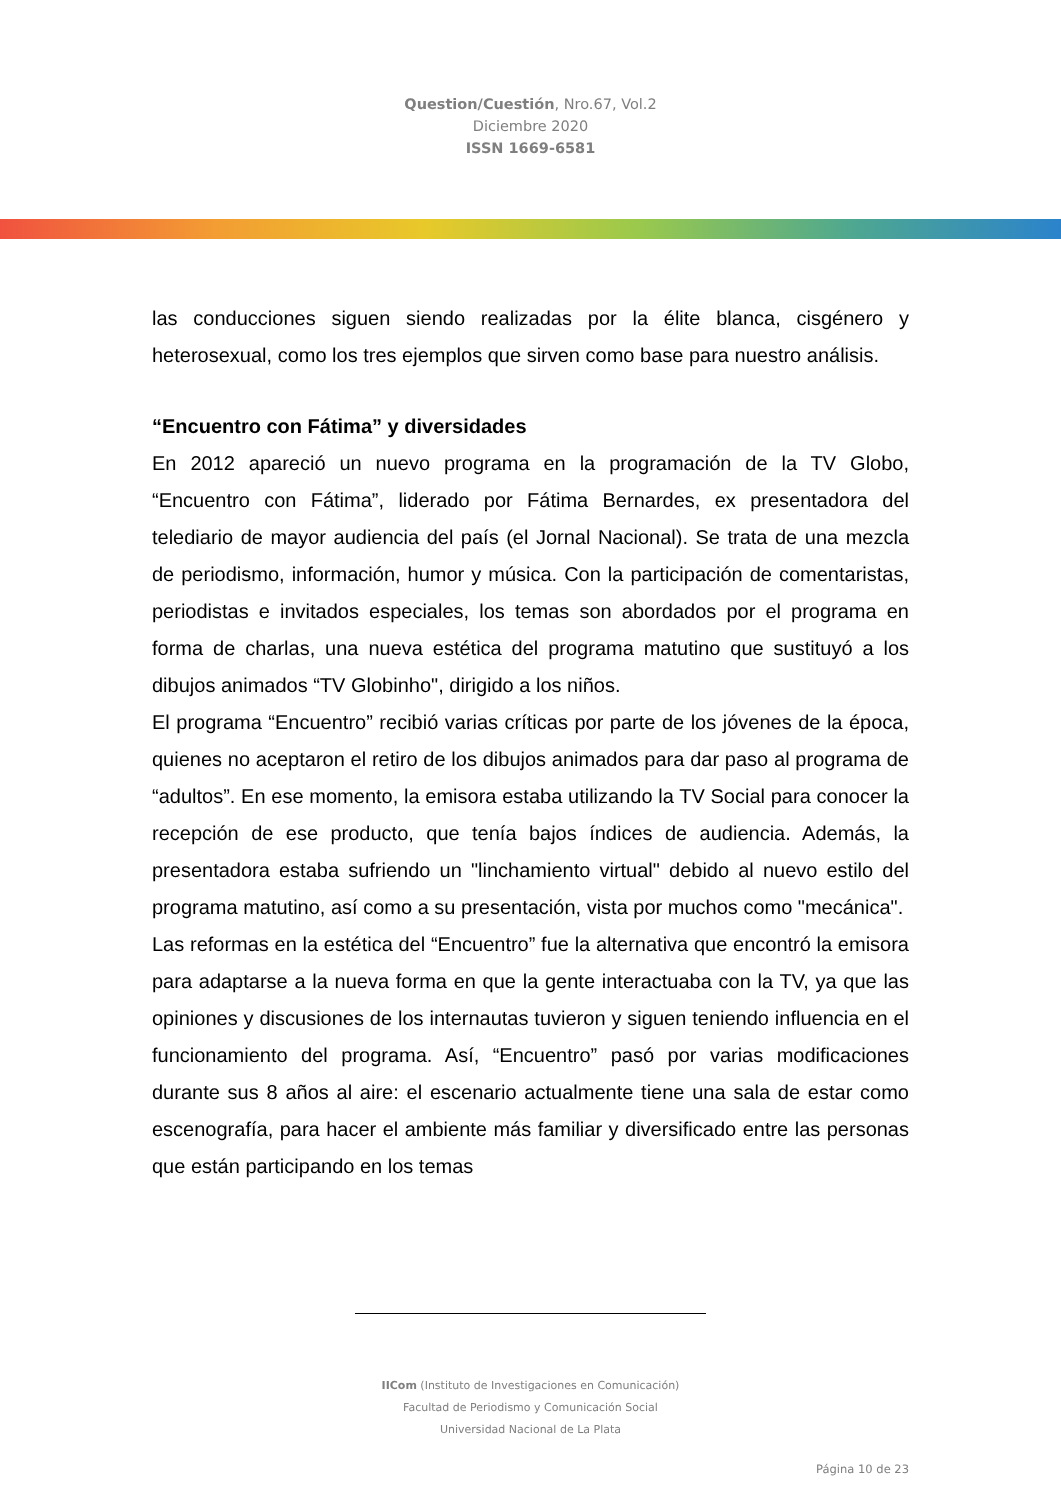Question/Cuestión, Nro.67, Vol.2
Diciembre 2020
ISSN 1669-6581
las conducciones siguen siendo realizadas por la élite blanca, cisgénero y heterosexual, como los tres ejemplos que sirven como base para nuestro análisis.
“Encuentro con Fátima” y diversidades
En 2012 apareció un nuevo programa en la programación de la TV Globo, “Encuentro con Fátima”, liderado por Fátima Bernardes, ex presentadora del telediario de mayor audiencia del país (el Jornal Nacional). Se trata de una mezcla de periodismo, información, humor y música. Con la participación de comentaristas, periodistas e invitados especiales, los temas son abordados por el programa en forma de charlas, una nueva estética del programa matutino que sustituyó a los dibujos animados “TV Globinho", dirigido a los niños.
El programa “Encuentro” recibió varias críticas por parte de los jóvenes de la época, quienes no aceptaron el retiro de los dibujos animados para dar paso al programa de “adultos”. En ese momento, la emisora estaba utilizando la TV Social para conocer la recepción de ese producto, que tenía bajos índices de audiencia. Además, la presentadora estaba sufriendo un "linchamiento virtual" debido al nuevo estilo del programa matutino, así como a su presentación, vista por muchos como "mecánica".
Las reformas en la estética del “Encuentro” fue la alternativa que encontró la emisora para adaptarse a la nueva forma en que la gente interactuaba con la TV, ya que las opiniones y discusiones de los internautas tuvieron y siguen teniendo influencia en el funcionamiento del programa. Así, “Encuentro” pasó por varias modificaciones durante sus 8 años al aire: el escenario actualmente tiene una sala de estar como escenografía, para hacer el ambiente más familiar y diversificado entre las personas que están participando en los temas
IICom (Instituto de Investigaciones en Comunicación)
Facultad de Periodismo y Comunicación Social
Universidad Nacional de La Plata
Página 10 de 23